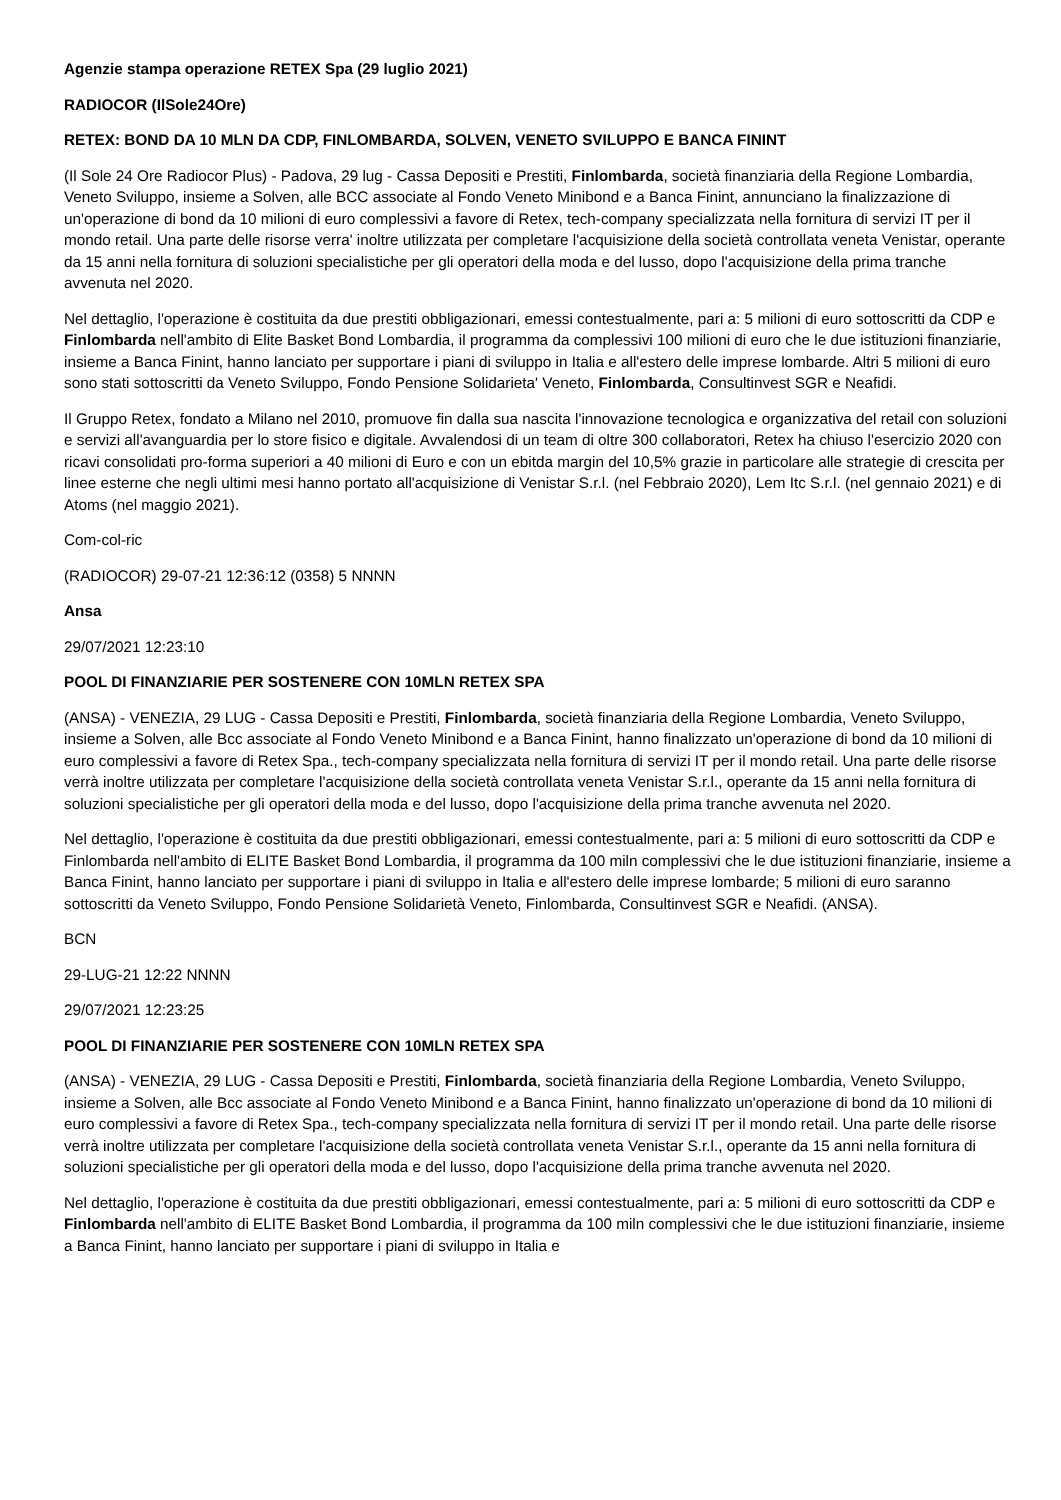Agenzie stampa operazione RETEX Spa (29 luglio 2021)
RADIOCOR (IlSole24Ore)
RETEX: BOND DA 10 MLN DA CDP, FINLOMBARDA, SOLVEN, VENETO SVILUPPO E BANCA FININT
(Il Sole 24 Ore Radiocor Plus) - Padova, 29 lug - Cassa Depositi e Prestiti, Finlombarda, società finanziaria della Regione Lombardia, Veneto Sviluppo, insieme a Solven, alle BCC associate al Fondo Veneto Minibond e a Banca Finint, annunciano la finalizzazione di un'operazione di bond da 10 milioni di euro complessivi a favore di Retex, tech-company specializzata nella fornitura di servizi IT per il mondo retail. Una parte delle risorse verra' inoltre utilizzata per completare l'acquisizione della società controllata veneta Venistar, operante da 15 anni nella fornitura di soluzioni specialistiche per gli operatori della moda e del lusso, dopo l'acquisizione della prima tranche avvenuta nel 2020.
Nel dettaglio, l'operazione è costituita da due prestiti obbligazionari, emessi contestualmente, pari a: 5 milioni di euro sottoscritti da CDP e Finlombarda nell'ambito di Elite Basket Bond Lombardia, il programma da complessivi 100 milioni di euro che le due istituzioni finanziarie, insieme a Banca Finint, hanno lanciato per supportare i piani di sviluppo in Italia e all'estero delle imprese lombarde. Altri 5 milioni di euro sono stati sottoscritti da Veneto Sviluppo, Fondo Pensione Solidarieta' Veneto, Finlombarda, Consultinvest SGR e Neafidi.
Il Gruppo Retex, fondato a Milano nel 2010, promuove fin dalla sua nascita l'innovazione tecnologica e organizzativa del retail con soluzioni e servizi all'avanguardia per lo store fisico e digitale. Avvalendosi di un team di oltre 300 collaboratori, Retex ha chiuso l'esercizio 2020 con ricavi consolidati pro-forma superiori a 40 milioni di Euro e con un ebitda margin del 10,5% grazie in particolare alle strategie di crescita per linee esterne che negli ultimi mesi hanno portato all'acquisizione di Venistar S.r.l. (nel Febbraio 2020), Lem Itc S.r.l. (nel gennaio 2021) e di Atoms (nel maggio 2021).
Com-col-ric
(RADIOCOR) 29-07-21 12:36:12 (0358) 5 NNNN
Ansa
29/07/2021 12:23:10
POOL DI FINANZIARIE PER SOSTENERE CON 10MLN RETEX SPA
(ANSA) - VENEZIA, 29 LUG - Cassa Depositi e Prestiti, Finlombarda, società finanziaria della Regione Lombardia, Veneto Sviluppo, insieme a Solven, alle Bcc associate al Fondo Veneto Minibond e a Banca Finint, hanno finalizzato un'operazione di bond da 10 milioni di euro complessivi a favore di Retex Spa., tech-company specializzata nella fornitura di servizi IT per il mondo retail. Una parte delle risorse verrà inoltre utilizzata per completare l'acquisizione della società controllata veneta Venistar S.r.l., operante da 15 anni nella fornitura di soluzioni specialistiche per gli operatori della moda e del lusso, dopo l'acquisizione della prima tranche avvenuta nel 2020.
Nel dettaglio, l'operazione è costituita da due prestiti obbligazionari, emessi contestualmente, pari a: 5 milioni di euro sottoscritti da CDP e Finlombarda nell'ambito di ELITE Basket Bond Lombardia, il programma da 100 miln complessivi che le due istituzioni finanziarie, insieme a Banca Finint, hanno lanciato per supportare i piani di sviluppo in Italia e all'estero delle imprese lombarde; 5 milioni di euro saranno sottoscritti da Veneto Sviluppo, Fondo Pensione Solidarietà Veneto, Finlombarda, Consultinvest SGR e Neafidi. (ANSA).
BCN
29-LUG-21 12:22 NNNN
29/07/2021 12:23:25
POOL DI FINANZIARIE PER SOSTENERE CON 10MLN RETEX SPA
(ANSA) - VENEZIA, 29 LUG - Cassa Depositi e Prestiti, Finlombarda, società finanziaria della Regione Lombardia, Veneto Sviluppo, insieme a Solven, alle Bcc associate al Fondo Veneto Minibond e a Banca Finint, hanno finalizzato un'operazione di bond da 10 milioni di euro complessivi a favore di Retex Spa., tech-company specializzata nella fornitura di servizi IT per il mondo retail. Una parte delle risorse verrà inoltre utilizzata per completare l'acquisizione della società controllata veneta Venistar S.r.l., operante da 15 anni nella fornitura di soluzioni specialistiche per gli operatori della moda e del lusso, dopo l'acquisizione della prima tranche avvenuta nel 2020.
Nel dettaglio, l'operazione è costituita da due prestiti obbligazionari, emessi contestualmente, pari a: 5 milioni di euro sottoscritti da CDP e Finlombarda nell'ambito di ELITE Basket Bond Lombardia, il programma da 100 miln complessivi che le due istituzioni finanziarie, insieme a Banca Finint, hanno lanciato per supportare i piani di sviluppo in Italia e